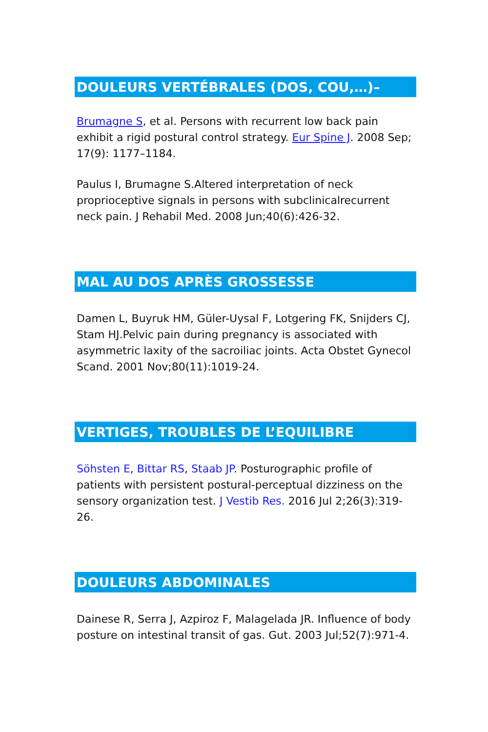DOULEURS VERTÉBRALES (DOS, COU,…)–
Brumagne S, et al. Persons with recurrent low back pain exhibit a rigid postural control strategy. Eur Spine J. 2008 Sep; 17(9): 1177–1184.
Paulus I, Brumagne S.Altered interpretation of neck proprioceptive signals in persons with subclinicalrecurrent neck pain. J Rehabil Med. 2008 Jun;40(6):426-32.
MAL AU DOS APRÈS GROSSESSE
Damen L, Buyruk HM, Güler-Uysal F, Lotgering FK, Snijders CJ, Stam HJ.Pelvic pain during pregnancy is associated with asymmetric laxity of the sacroiliac joints. Acta Obstet Gynecol Scand. 2001 Nov;80(11):1019-24.
VERTIGES, TROUBLES DE L’EQUILIBRE
Söhsten E, Bittar RS, Staab JP. Posturographic profile of patients with persistent postural-perceptual dizziness on the sensory organization test. J Vestib Res. 2016 Jul 2;26(3):319-26.
DOULEURS ABDOMINALES
Dainese R, Serra J, Azpiroz F, Malagelada JR. Influence of body posture on intestinal transit of gas. Gut. 2003 Jul;52(7):971-4.